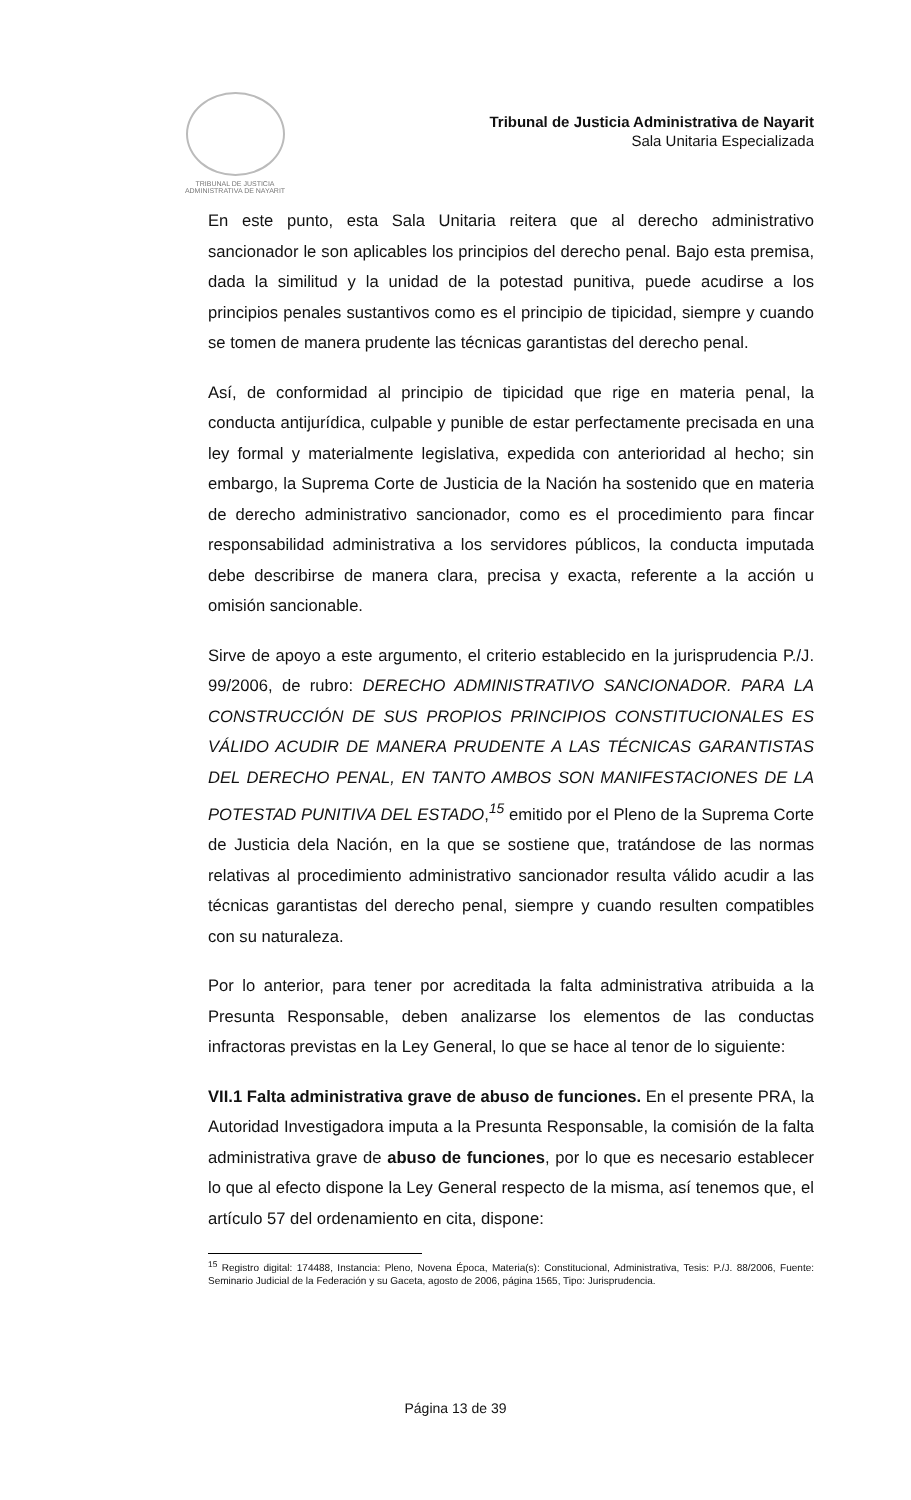TRIBUNAL DE JUSTICIA
ADMINISTRATIVA DE NAYARIT
Tribunal de Justicia Administrativa de Nayarit
Sala Unitaria Especializada
En este punto, esta Sala Unitaria reitera que al derecho administrativo sancionador le son aplicables los principios del derecho penal. Bajo esta premisa, dada la similitud y la unidad de la potestad punitiva, puede acudirse a los principios penales sustantivos como es el principio de tipicidad, siempre y cuando se tomen de manera prudente las técnicas garantistas del derecho penal.
Así, de conformidad al principio de tipicidad que rige en materia penal, la conducta antijurídica, culpable y punible de estar perfectamente precisada en una ley formal y materialmente legislativa, expedida con anterioridad al hecho; sin embargo, la Suprema Corte de Justicia de la Nación ha sostenido que en materia de derecho administrativo sancionador, como es el procedimiento para fincar responsabilidad administrativa a los servidores públicos, la conducta imputada debe describirse de manera clara, precisa y exacta, referente a la acción u omisión sancionable.
Sirve de apoyo a este argumento, el criterio establecido en la jurisprudencia P./J. 99/2006, de rubro: DERECHO ADMINISTRATIVO SANCIONADOR. PARA LA CONSTRUCCIÓN DE SUS PROPIOS PRINCIPIOS CONSTITUCIONALES ES VÁLIDO ACUDIR DE MANERA PRUDENTE A LAS TÉCNICAS GARANTISTAS DEL DERECHO PENAL, EN TANTO AMBOS SON MANIFESTACIONES DE LA POTESTAD PUNITIVA DEL ESTADO,<sup>15</sup> emitido por el Pleno de la Suprema Corte de Justicia dela Nación, en la que se sostiene que, tratándose de las normas relativas al procedimiento administrativo sancionador resulta válido acudir a las técnicas garantistas del derecho penal, siempre y cuando resulten compatibles con su naturaleza.
Por lo anterior, para tener por acreditada la falta administrativa atribuida a la Presunta Responsable, deben analizarse los elementos de las conductas infractoras previstas en la Ley General, lo que se hace al tenor de lo siguiente:
VII.1 Falta administrativa grave de abuso de funciones. En el presente PRA, la Autoridad Investigadora imputa a la Presunta Responsable, la comisión de la falta administrativa grave de abuso de funciones, por lo que es necesario establecer lo que al efecto dispone la Ley General respecto de la misma, así tenemos que, el artículo 57 del ordenamiento en cita, dispone:
<sup>15</sup> Registro digital: 174488, Instancia: Pleno, Novena Época, Materia(s): Constitucional, Administrativa, Tesis: P./J. 88/2006, Fuente: Seminario Judicial de la Federación y su Gaceta, agosto de 2006, página 1565, Tipo: Jurisprudencia.
Página 13 de 39